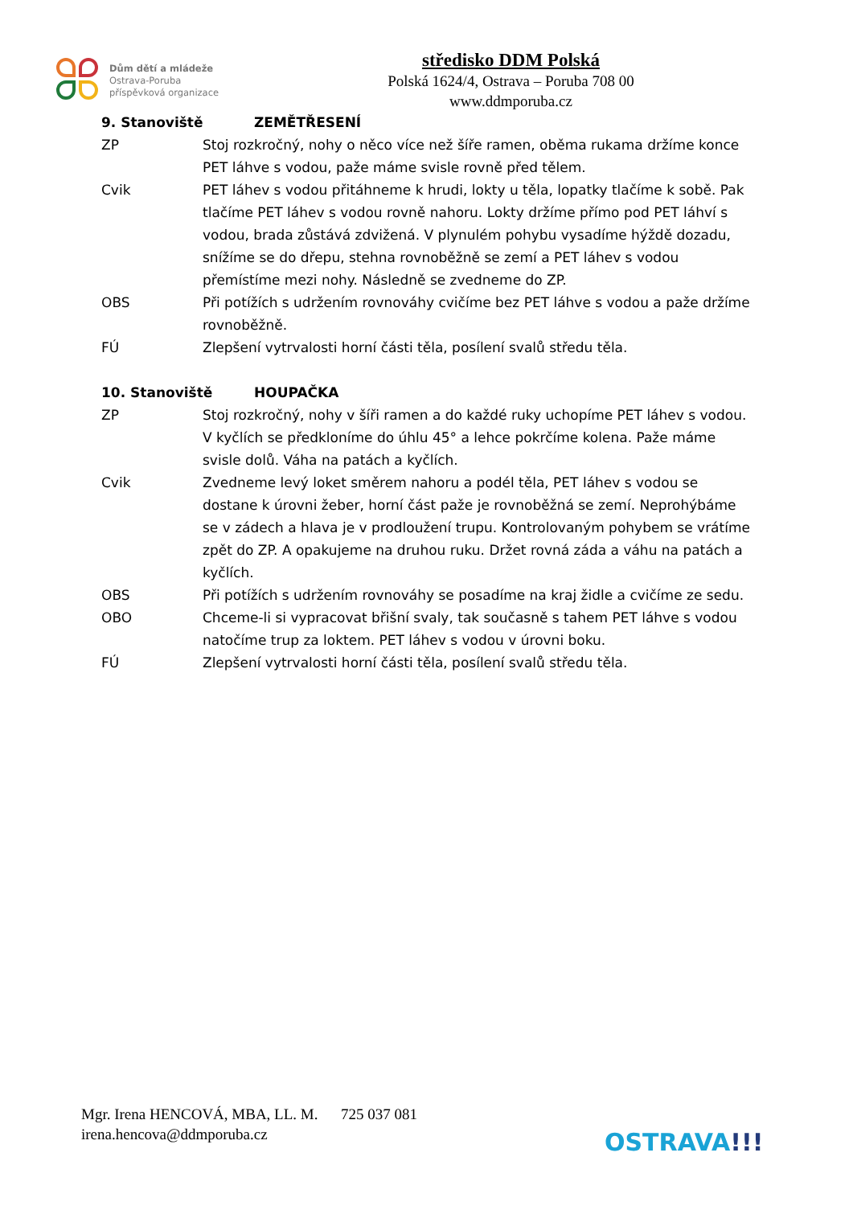Dům dětí a mládeže
Ostrava-Poruba
příspěvková organizace
středisko DDM Polská
Polská 1624/4, Ostrava – Poruba 708 00
www.ddmporuba.cz
9. Stanoviště ZEMĚTŘESENÍ
ZP Stoj rozkročný, nohy o něco více než šíře ramen, oběma rukama držíme konce PET láhve s vodou, paže máme svisle rovně před tělem.
Cvik PET láhev s vodou přitáhneme k hrudi, lokty u těla, lopatky tlačíme k sobě. Pak tlačíme PET láhev s vodou rovně nahoru. Lokty držíme přímo pod PET láhví s vodou, brada zůstává zdvižená. V plynulém pohybu vysadíme hýždě dozadu, snížíme se do dřepu, stehna rovnoběžně se zemí a PET láhev s vodou přemístíme mezi nohy. Následně se zvedneme do ZP.
OBS Při potížích s udržením rovnováhy cvičíme bez PET láhve s vodou a paže držíme rovnoběžně.
FÚ Zlepšení vytrvalosti horní části těla, posílení svalů středu těla.
10. Stanoviště HOUPAČKA
ZP Stoj rozkročný, nohy v šíři ramen a do každé ruky uchopíme PET láhev s vodou. V kyčlích se předkloníme do úhlu 45° a lehce pokrčíme kolena. Paže máme svisle dolů. Váha na patách a kyčlích.
Cvik Zvedneme levý loket směrem nahoru a podél těla, PET láhev s vodou se dostane k úrovni žeber, horní část paže je rovnoběžná se zemí. Neprohýbáme se v zádech a hlava je v prodloužení trupu. Kontrolovaným pohybem se vrátíme zpět do ZP. A opakujeme na druhou ruku. Držet rovná záda a váhu na patách a kyčlích.
OBS Při potížích s udržením rovnováhy se posadíme na kraj židle a cvičíme ze sedu.
OBO Chceme-li si vypracovat břišní svaly, tak současně s tahem PET láhve s vodou natočíme trup za loktem. PET láhev s vodou v úrovni boku.
FÚ Zlepšení vytrvalosti horní části těla, posílení svalů středu těla.
Mgr. Irena HENCOVÁ, MBA, LL. M. 725 037 081
irena.hencova@ddmporuba.cz
OSTRAVA!!!